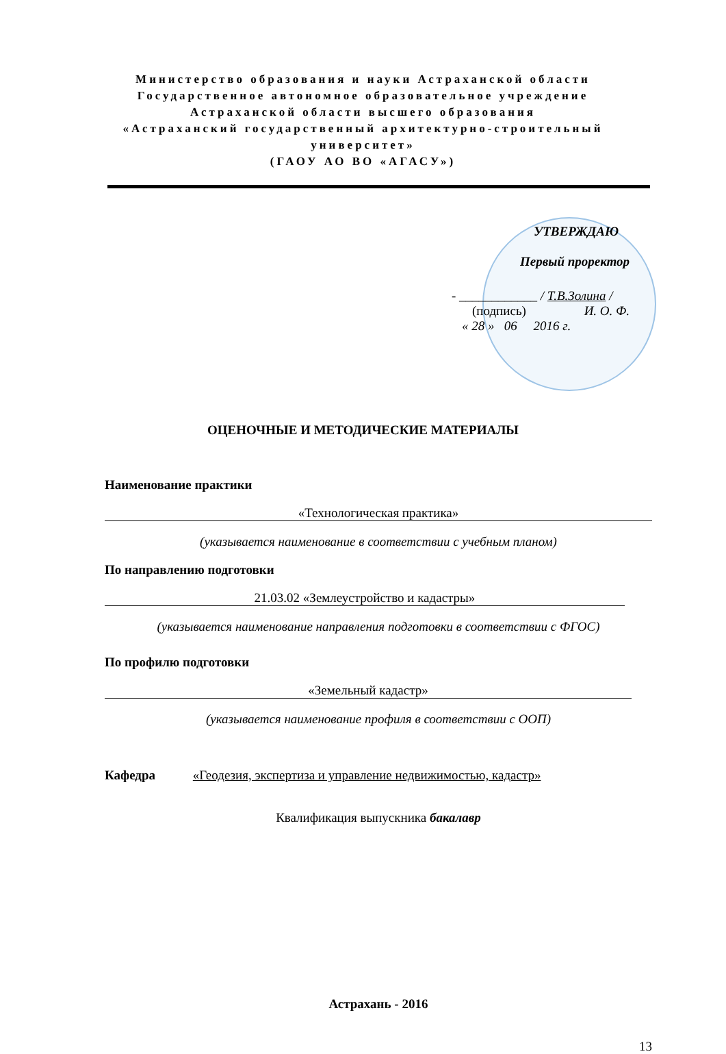Министерство образования и науки Астраханской области
Государственное автономное образовательное учреждение
Астраханской области высшего образования
«Астраханский государственный архитектурно-строительный университет»
(ГАОУ АО ВО «АГАСУ»)
УТВЕРЖДАЮ
Первый проректор
- ____________ / Т.В.Золина /
(подпись) И. О. Ф.
« 28 » 06 2016 г.
ОЦЕНОЧНЫЕ И МЕТОДИЧЕСКИЕ МАТЕРИАЛЫ
Наименование практики
«Технологическая практика»
(указывается наименование в соответствии с учебным планом)
По направлению подготовки
21.03.02 «Землеустройство и кадастры»
(указывается наименование направления подготовки в соответствии с ФГОС)
По профилю подготовки
«Земельный кадастр»
(указывается наименование профиля в соответствии с ООП)
Кафедра «Геодезия, экспертиза и управление недвижимостью, кадастр»
Квалификация выпускника бакалавр
Астрахань - 2016
13